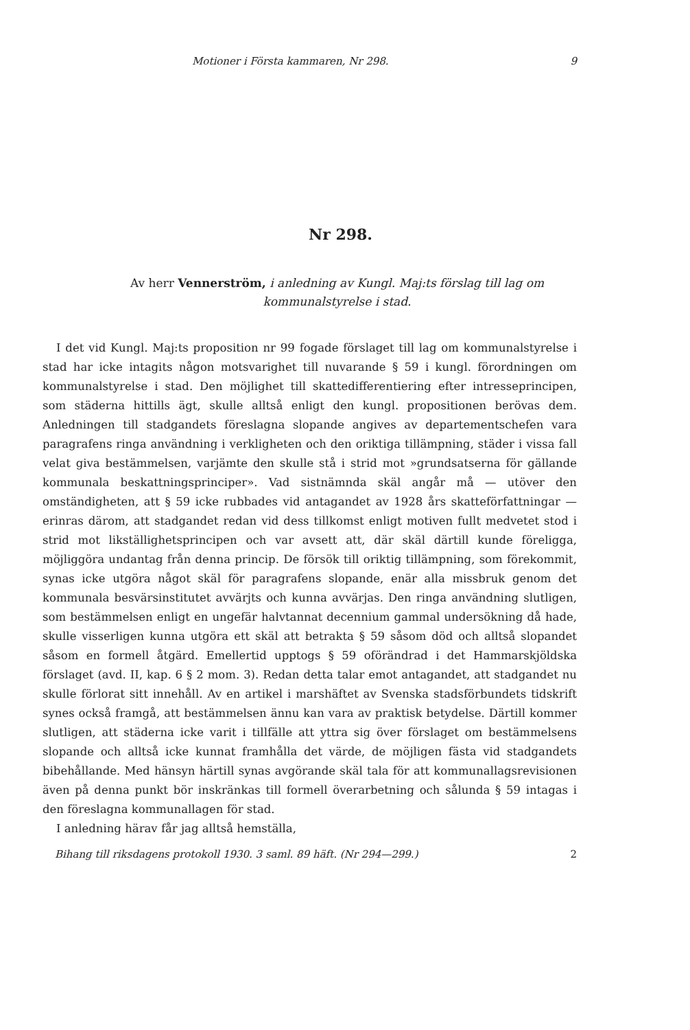Motioner i Första kammaren, Nr 298. 9
Nr 298.
Av herr Vennerström, i anledning av Kungl. Maj:ts förslag till lag om kommunalstyrelse i stad.
I det vid Kungl. Maj:ts proposition nr 99 fogade förslaget till lag om kommunalstyrelse i stad har icke intagits någon motsvarighet till nuvarande § 59 i kungl. förordningen om kommunalstyrelse i stad. Den möjlighet till skattedifferentiering efter intresseprincipen, som städerna hittills ägt, skulle alltså enligt den kungl. propositionen berövas dem. Anledningen till stadgandets föreslagna slopande angives av departementschefen vara paragrafens ringa användning i verkligheten och den oriktiga tillämpning, städer i vissa fall velat giva bestämmelsen, varjämte den skulle stå i strid mot »grundsatserna för gällande kommunala beskattningsprinciper». Vad sistnämnda skäl angår må — utöver den omständigheten, att § 59 icke rubbades vid antagandet av 1928 års skatteförfattningar — erinras därom, att stadgandet redan vid dess tillkomst enligt motiven fullt medvetet stod i strid mot likställighetsprincipen och var avsett att, där skäl därtill kunde föreligga, möjliggöra undantag från denna princip. De försök till oriktig tillämpning, som förekommit, synas icke utgöra något skäl för paragrafens slopande, enär alla missbruk genom det kommunala besvärsinstitutet avvärjts och kunna avvärjas. Den ringa användning slutligen, som bestämmelsen enligt en ungefär halvtannat decennium gammal undersökning då hade, skulle visserligen kunna utgöra ett skäl att betrakta § 59 såsom död och alltså slopandet såsom en formell åtgärd. Emellertid upptogs § 59 oförändrad i det Hammarskjöldska förslaget (avd. II, kap. 6 § 2 mom. 3). Redan detta talar emot antagandet, att stadgandet nu skulle förlorat sitt innehåll. Av en artikel i marshäftet av Svenska stadsförbundets tidskrift synes också framgå, att bestämmelsen ännu kan vara av praktisk betydelse. Därtill kommer slutligen, att städerna icke varit i tillfälle att yttra sig över förslaget om bestämmelsens slopande och alltså icke kunnat framhålla det värde, de möjligen fästa vid stadgandets bibehållande. Med hänsyn härtill synas avgörande skäl tala för att kommunallagsrevisionen även på denna punkt bör inskränkas till formell överarbetning och sålunda § 59 intagas i den föreslagna kommunallagen för stad.
I anledning härav får jag alltså hemställa,
Bihang till riksdagens protokoll 1930. 3 saml. 89 häft. (Nr 294—299.) 2